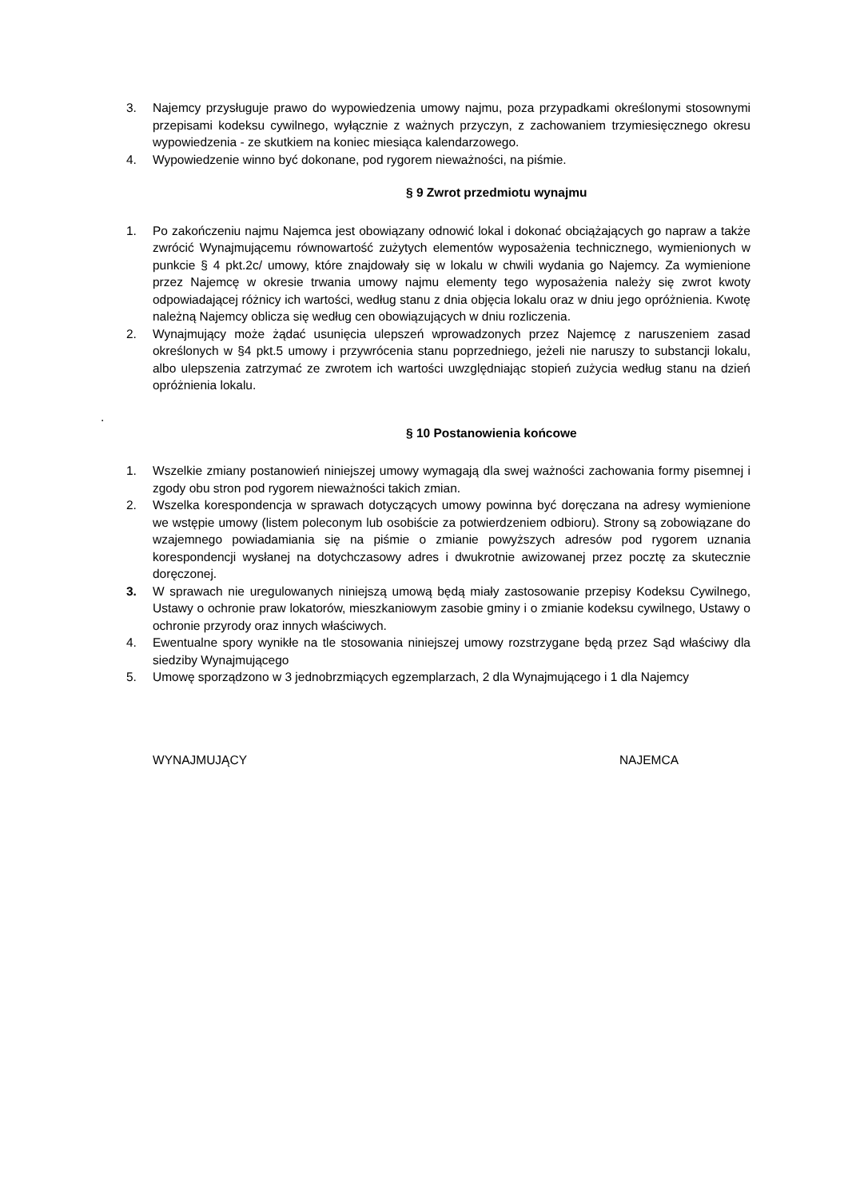3. Najemcy przysługuje prawo do wypowiedzenia umowy najmu, poza przypadkami określonymi stosownymi przepisami kodeksu cywilnego, wyłącznie z ważnych przyczyn, z zachowaniem trzymiesięcznego okresu wypowiedzenia - ze skutkiem na koniec miesiąca kalendarzowego.
4. Wypowiedzenie winno być dokonane, pod rygorem nieważności, na piśmie.
§ 9 Zwrot przedmiotu wynajmu
1. Po zakończeniu najmu Najemca jest obowiązany odnowić lokal i dokonać obciążających go napraw a także zwrócić Wynajmującemu równowartość zużytych elementów wyposażenia technicznego, wymienionych w punkcie § 4 pkt.2c/ umowy, które znajdowały się w lokalu w chwili wydania go Najemcy. Za wymienione przez Najemcę w okresie trwania umowy najmu elementy tego wyposażenia należy się zwrot kwoty odpowiadającej różnicy ich wartości, według stanu z dnia objęcia lokalu oraz w dniu jego opróżnienia. Kwotę należną Najemcy oblicza się według cen obowiązujących w dniu rozliczenia.
2. Wynajmujący może żądać usunięcia ulepszeń wprowadzonych przez Najemcę z naruszeniem zasad określonych w §4 pkt.5 umowy i przywrócenia stanu poprzedniego, jeżeli nie naruszy to substancji lokalu, albo ulepszenia zatrzymać ze zwrotem ich wartości uwzględniając stopień zużycia według stanu na dzień opróżnienia lokalu.
.
§ 10 Postanowienia końcowe
1. Wszelkie zmiany postanowień niniejszej umowy wymagają dla swej ważności zachowania formy pisemnej i zgody obu stron pod rygorem nieważności takich zmian.
2. Wszelka korespondencja w sprawach dotyczących umowy powinna być doręczana na adresy wymienione we wstępie umowy (listem poleconym lub osobiście za potwierdzeniem odbioru). Strony są zobowiązane do wzajemnego powiadamiania się na piśmie o zmianie powyższych adresów pod rygorem uznania korespondencji wysłanej na dotychczasowy adres i dwukrotnie awizowanej przez pocztę za skutecznie doręczonej.
3. W sprawach nie uregulowanych niniejszą umową będą miały zastosowanie przepisy Kodeksu Cywilnego, Ustawy o ochronie praw lokatorów, mieszkaniowym zasobie gminy i o zmianie kodeksu cywilnego, Ustawy o ochronie przyrody oraz innych właściwych.
4. Ewentualne spory wynikłe na tle stosowania niniejszej umowy rozstrzygane będą przez Sąd właściwy dla siedziby Wynajmującego
5. Umowę sporządzono w 3 jednobrzmiących egzemplarzach, 2 dla Wynajmującego i 1 dla Najemcy
WYNAJMUJĄCY NAJEMCA